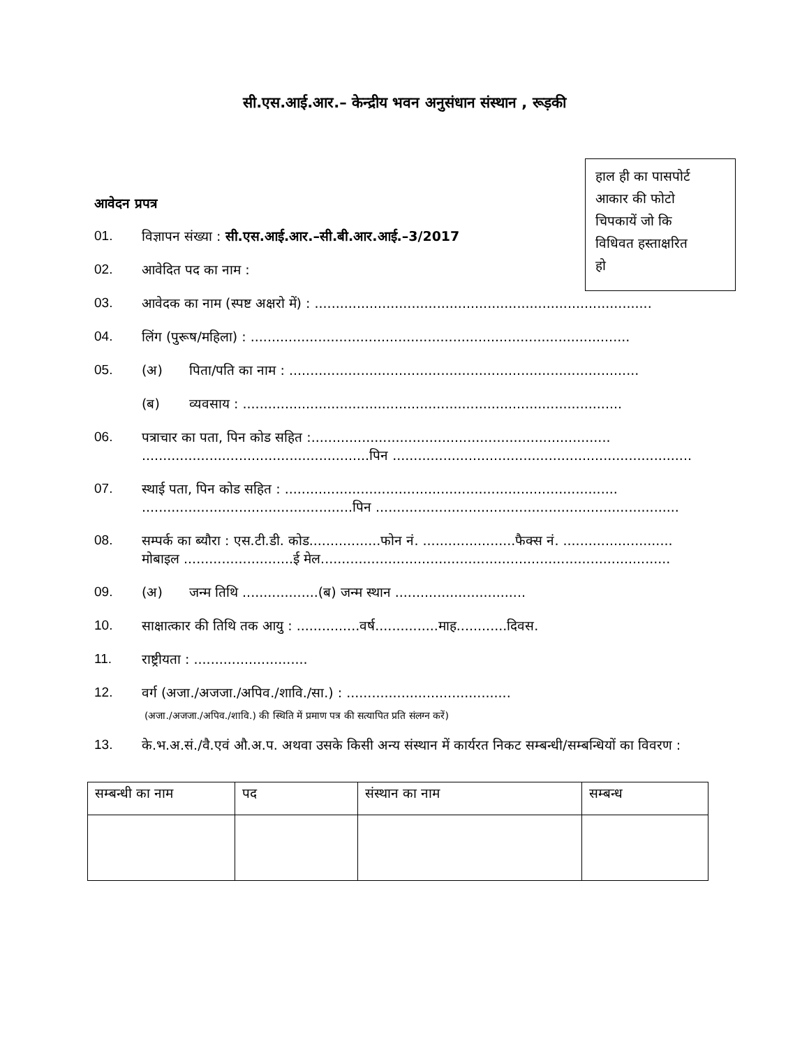सी.एस.आई.आर.– केन्द्रीय भवन अनुसंधान संस्थान , रूड़की
हाल ही का पासपोर्ट
आकार की फोटो
चिपकायें जो कि
विधिवत हस्ताक्षरित
हो
आवेदन प्रपत्र
01. विज्ञापन संख्या : सी.एस.आई.आर.–सी.बी.आर.आई.–3/2017
02. आवेदित पद का नाम :
03. आवेदक का नाम (स्पष्ट अक्षरो में) : ................................................................................
04. लिंग (पुरूष/महिला) : ..........................................................................................
05. (अ) पिता/पति का नाम : ...................................................................................
(ब) व्यवसाय : ..........................................................................................
06. पत्राचार का पता, पिन कोड सहित :.......................................................................
......................................................पिन .......................................................................
07. स्थाई पता, पिन कोड सहित : ...............................................................................
..................................................पिन ........................................................................
08. सम्पर्क का ब्यौरा : एस.टी.डी. कोड.................फोन नं. ......................फैक्स नं. ..........................
मोबाइल ..........................ई मेल...................................................................................
09. (अ) जन्म तिथि ..................(ब) जन्म स्थान ...............................
10. साक्षात्कार की तिथि तक आयु : ...............वर्ष...............माह............दिवस.
11. राष्ट्रीयता : ...........................
12. वर्ग (अजा./अजजा./अपिव./शावि./सा.) : .......................................
(अजा./अजजा./अपिव./शावि.) की स्थिति में प्रमाण पत्र की सत्यापित प्रति संलग्न करें)
13. के.भ.अ.सं./वै.एवं औ.अ.प. अथवा उसके किसी अन्य संस्थान में कार्यरत निकट सम्बन्धी/सम्बन्धियों का विवरण :
| सम्बन्धी का नाम | पद | संस्थान का नाम | सम्बन्ध |
| --- | --- | --- | --- |